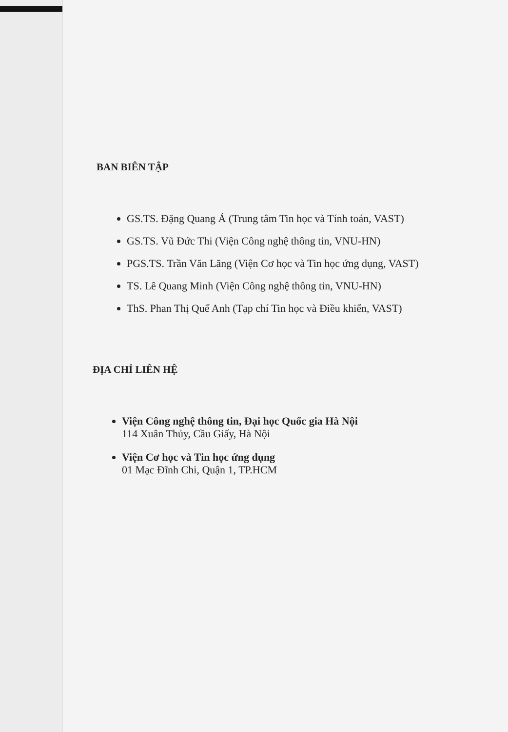BAN BIÊN TẬP
GS.TS. Đặng Quang Á (Trung tâm Tin học và Tính toán, VAST)
GS.TS. Vũ Đức Thi (Viện Công nghệ thông tin, VNU-HN)
PGS.TS. Trần Văn Lăng (Viện Cơ học và Tin học ứng dụng, VAST)
TS. Lê Quang Minh (Viện Công nghệ thông tin, VNU-HN)
ThS. Phan Thị Quế Anh (Tạp chí Tin học và Điều khiển, VAST)
ĐỊA CHỈ LIÊN HỆ
Viện Công nghệ thông tin, Đại học Quốc gia Hà Nội
114 Xuân Thủy, Cầu Giấy, Hà Nội
Viện Cơ học và Tin học ứng dụng
01 Mạc Đĩnh Chi, Quận 1, TP.HCM